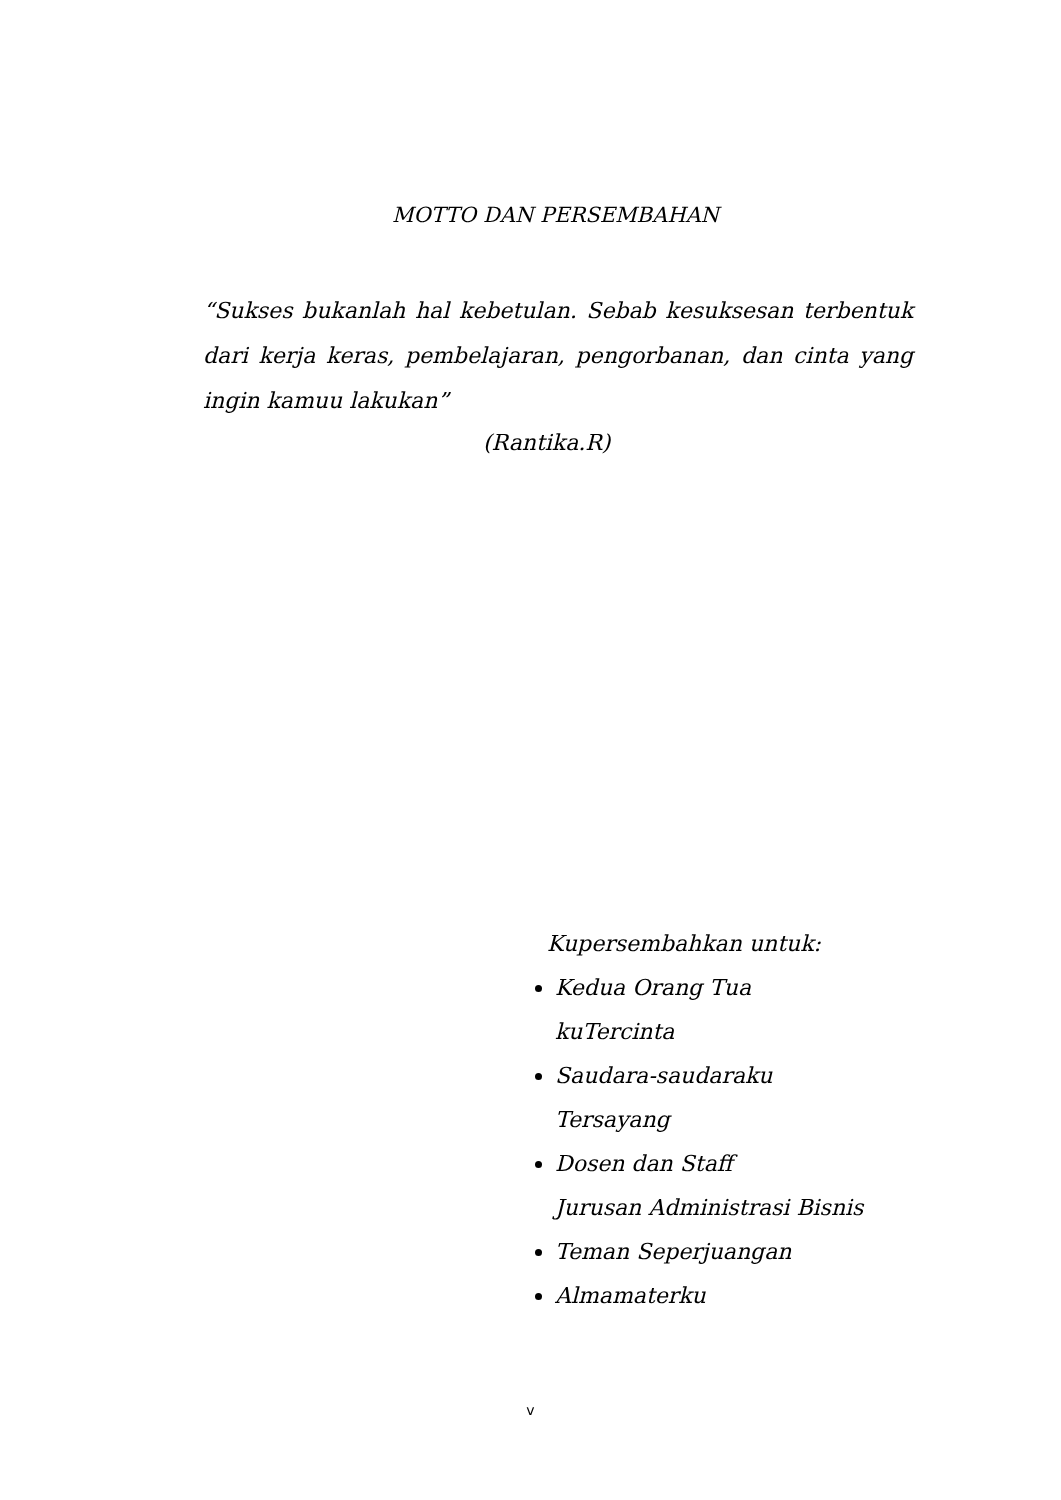MOTTO DAN PERSEMBAHAN
“Sukses bukanlah hal kebetulan. Sebab kesuksesan terbentuk dari kerja keras, pembelajaran, pengorbanan, dan cinta yang ingin kamuu lakukan”
(Rantika.R)
Kupersembahkan untuk:
Kedua Orang Tua
kuTercinta
Saudara-saudaraku
Tersayang
Dosen dan Staff
Jurusan Administrasi Bisnis
Teman Seperjuangan
Almamaterku
v